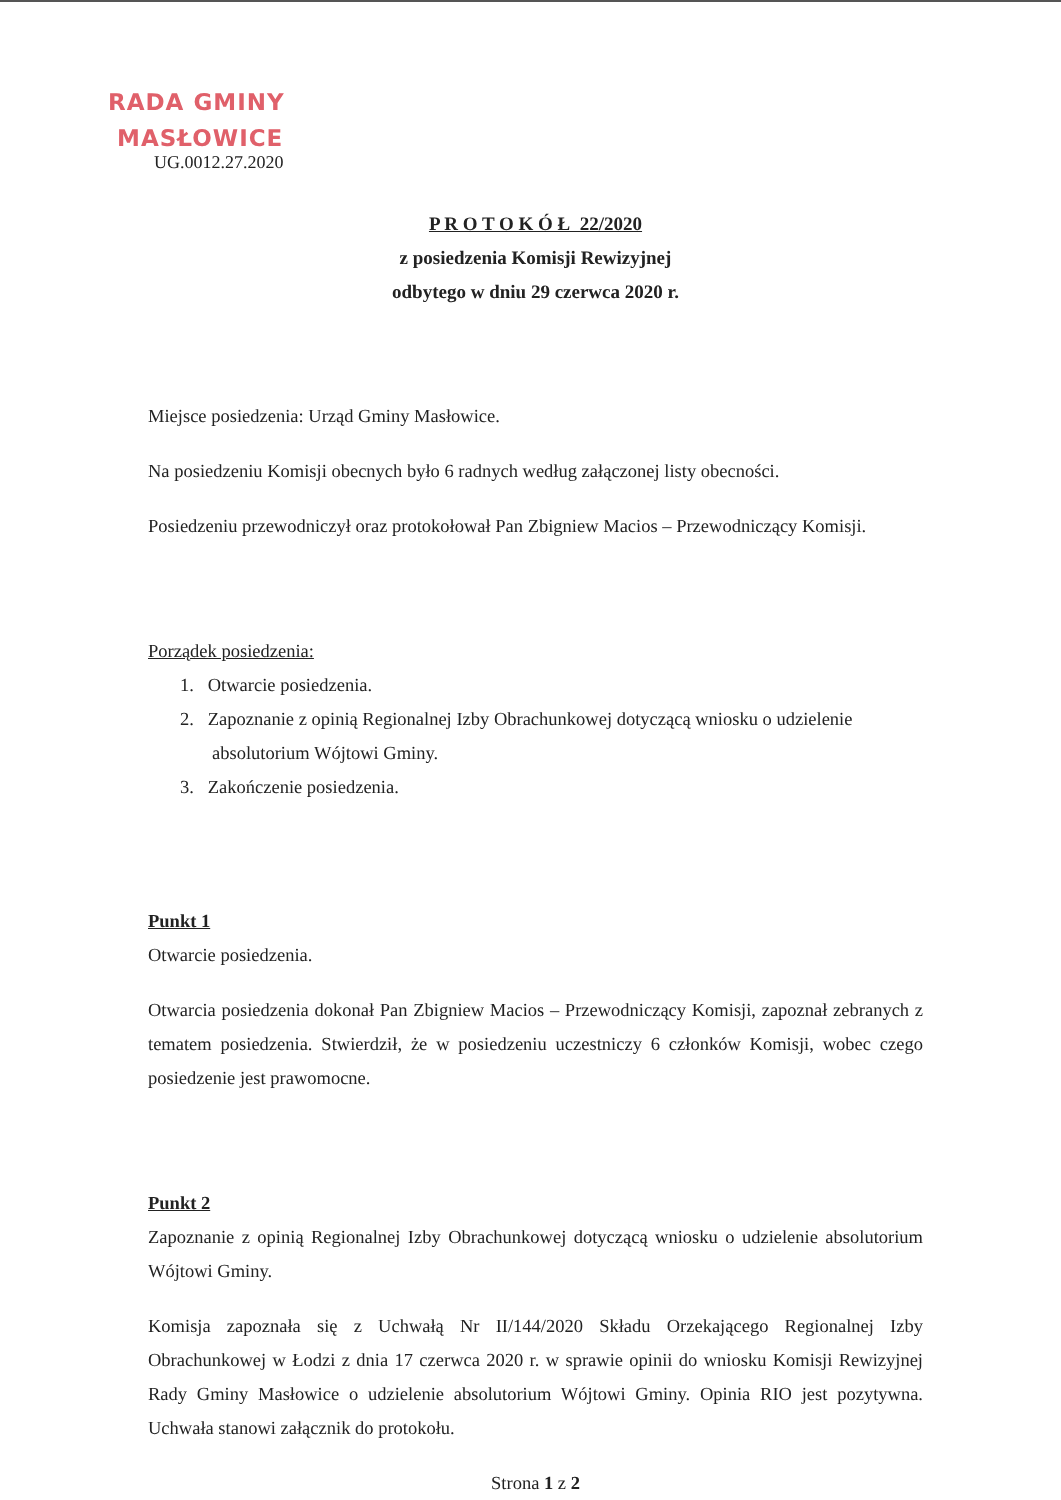RADA GMINY
MASŁOWICE
UG.0012.27.2020
P R O T O K Ó Ł 22/2020
z posiedzenia Komisji Rewizyjnej
odbytego w dniu 29 czerwca 2020 r.
Miejsce posiedzenia: Urząd Gminy Masłowice.
Na posiedzeniu Komisji obecnych było 6 radnych według załączonej listy obecności.
Posiedzeniu przewodniczył oraz protokołował Pan Zbigniew Macios – Przewodniczący Komisji.
Porządek posiedzenia:
1. Otwarcie posiedzenia.
2. Zapoznanie z opinią Regionalnej Izby Obrachunkowej dotyczącą wniosku o udzielenie absolutorium Wójtowi Gminy.
3. Zakończenie posiedzenia.
Punkt 1
Otwarcie posiedzenia.
Otwarcia posiedzenia dokonał Pan Zbigniew Macios – Przewodniczący Komisji, zapoznał zebranych z tematem posiedzenia. Stwierdził, że w posiedzeniu uczestniczy 6 członków Komisji, wobec czego posiedzenie jest prawomocne.
Punkt 2
Zapoznanie z opinią Regionalnej Izby Obrachunkowej dotyczącą wniosku o udzielenie absolutorium Wójtowi Gminy.
Komisja zapoznała się z Uchwałą Nr II/144/2020 Składu Orzekającego Regionalnej Izby Obrachunkowej w Łodzi z dnia 17 czerwca 2020 r. w sprawie opinii do wniosku Komisji Rewizyjnej Rady Gminy Masłowice o udzielenie absolutorium Wójtowi Gminy. Opinia RIO jest pozytywna. Uchwała stanowi załącznik do protokołu.
Strona 1 z 2